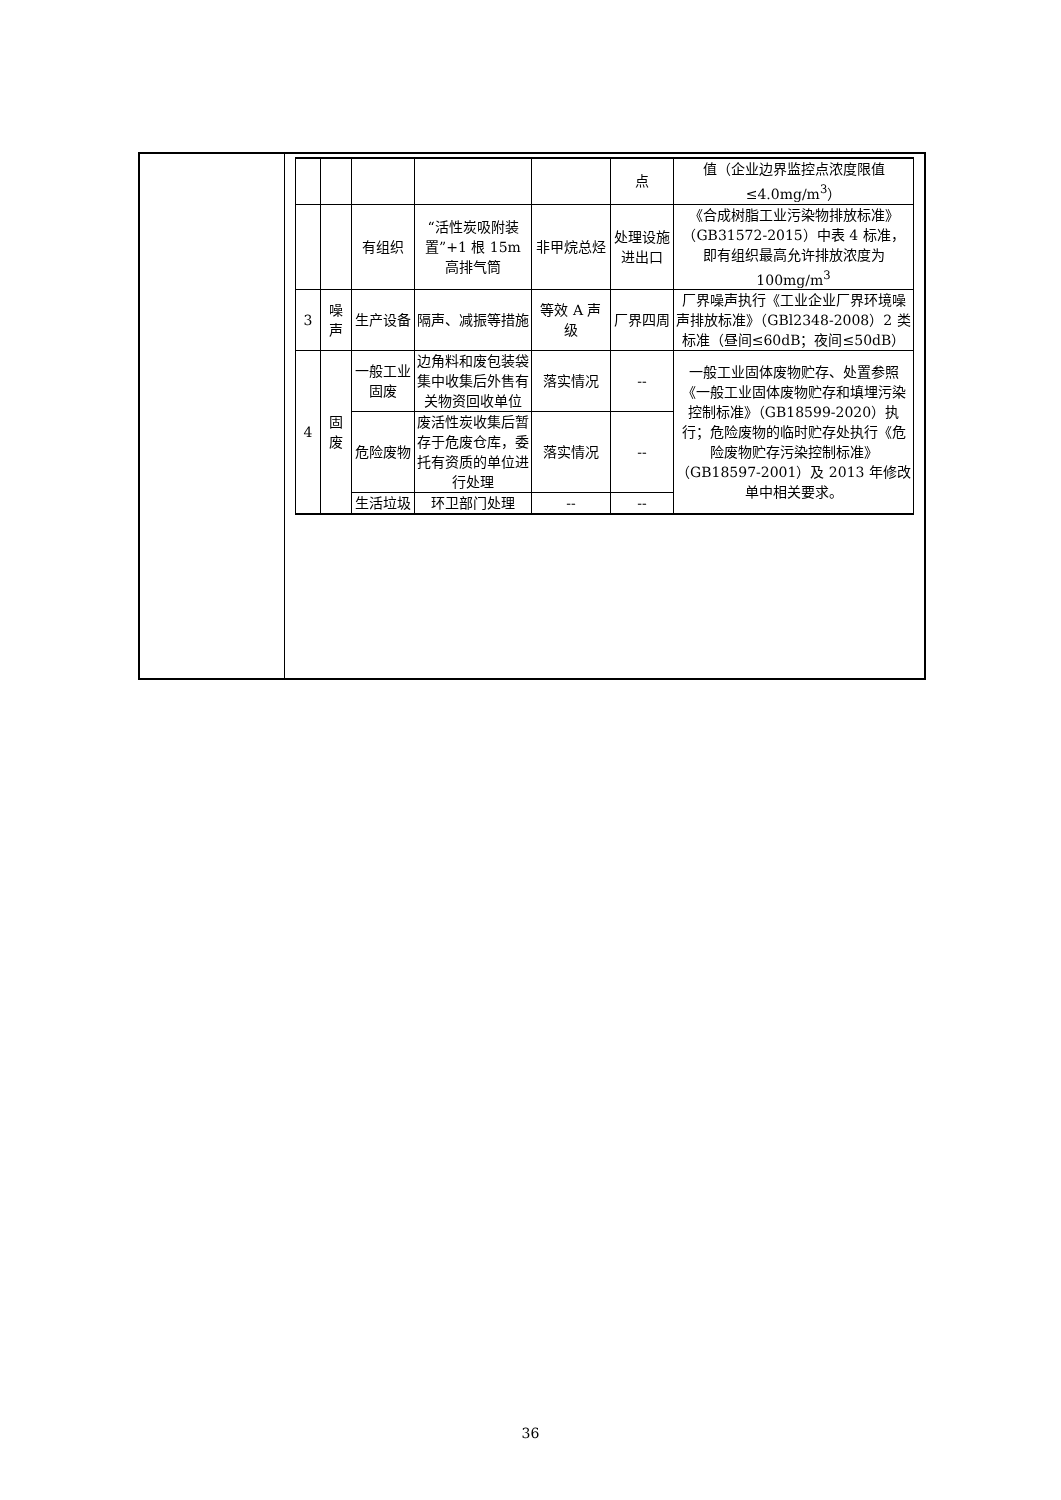| | | | | | 点 | 值（企业边界监控点浓度限值≤4.0mg/m<sup>3</sup>） |
| | | 有组织 | “活性炭吸附装置”+1 根 15m 高排气筒 | 非甲烷总烃 | 处理设施进出口 | 《合成树脂工业污染物排放标准》（GB31572-2015）中表 4 标准，即有组织最高允许排放浓度为100mg/m<sup>3</sup> |
| 3 | 噪声 | 生产设备 | 隔声、减振等措施 | 等效 A 声级 | 厂界四周 | 厂界噪声执行《工业企业厂界环境噪声排放标准》（GBl2348-2008）2 类标准（昼间≤60dB；夜间≤50dB） |
| 4 | 固废 | 一般工业固废 | 边角料和废包装袋集中收集后外售有关物资回收单位 | 落实情况 | -- | 一般工业固体废物贮存、处置参照《一般工业固体废物贮存和填埋污染控制标准》（GB18599-2020）执行；危险废物的临时贮存处执行《危险废物贮存污染控制标准》（GB18597-2001）及 2013 年修改单中相关要求。 |
| | | 危险废物 | 废活性炭收集后暂存于危废仓库，委托有资质的单位进行处理 | 落实情况 | -- | |
| | | 生活垃圾 | 环卫部门处理 | -- | -- | |
36